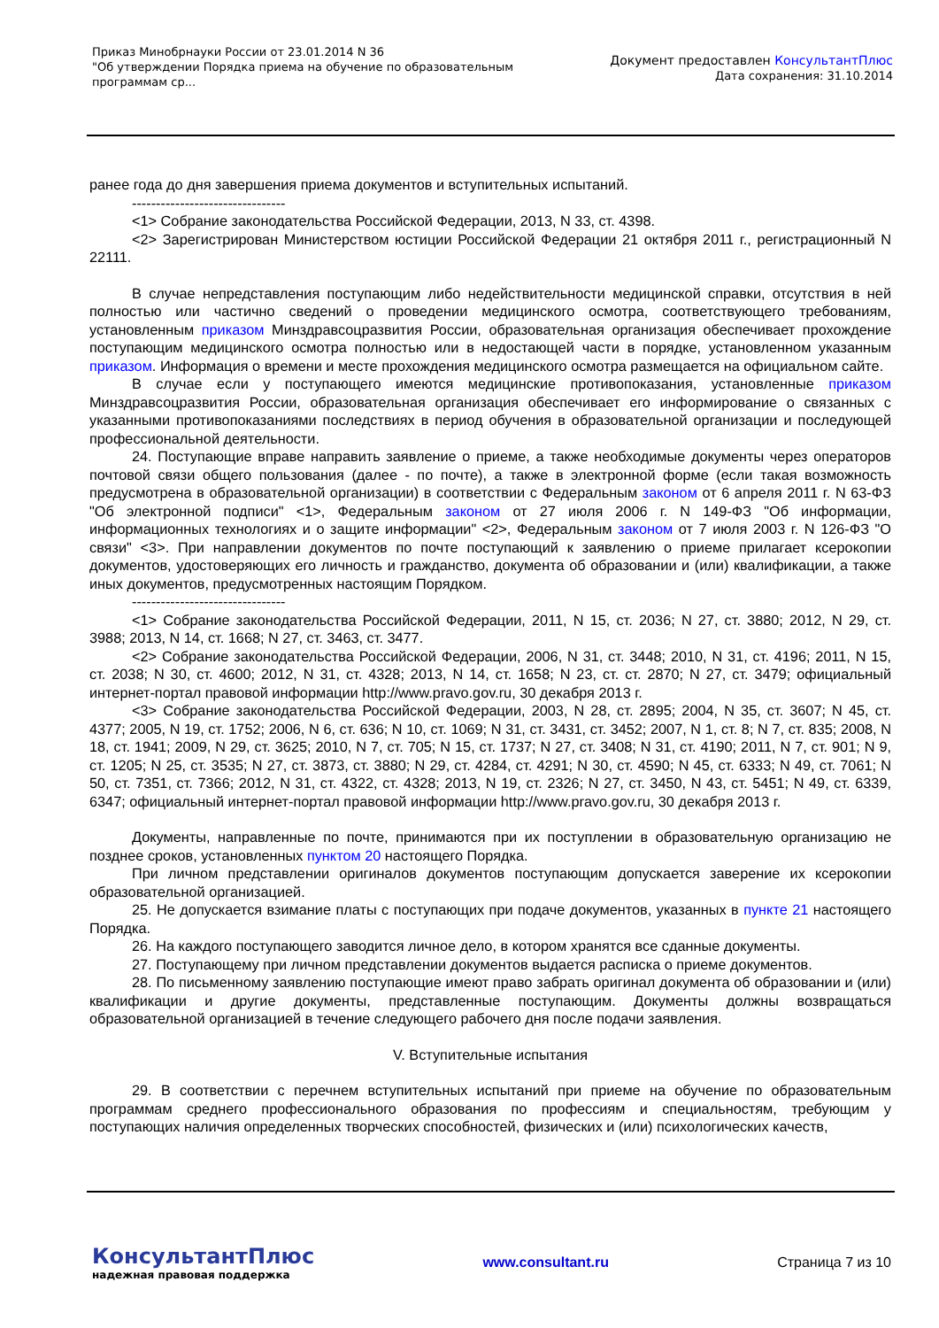Приказ Минобрнауки России от 23.01.2014 N 36
"Об утверждении Порядка приема на обучение по образовательным
программам ср...
Документ предоставлен КонсультантПлюс
Дата сохранения: 31.10.2014
ранее года до дня завершения приема документов и вступительных испытаний.
--------------------------------
<1> Собрание законодательства Российской Федерации, 2013, N 33, ст. 4398.
<2> Зарегистрирован Министерством юстиции Российской Федерации 21 октября 2011 г., регистрационный N 22111.
В случае непредставления поступающим либо недействительности медицинской справки, отсутствия в ней полностью или частично сведений о проведении медицинского осмотра, соответствующего требованиям, установленным приказом Минздравсоцразвития России, образовательная организация обеспечивает прохождение поступающим медицинского осмотра полностью или в недостающей части в порядке, установленном указанным приказом. Информация о времени и месте прохождения медицинского осмотра размещается на официальном сайте.
В случае если у поступающего имеются медицинские противопоказания, установленные приказом Минздравсоцразвития России, образовательная организация обеспечивает его информирование о связанных с указанными противопоказаниями последствиях в период обучения в образовательной организации и последующей профессиональной деятельности.
24. Поступающие вправе направить заявление о приеме, а также необходимые документы через операторов почтовой связи общего пользования (далее - по почте), а также в электронной форме (если такая возможность предусмотрена в образовательной организации) в соответствии с Федеральным законом от 6 апреля 2011 г. N 63-ФЗ "Об электронной подписи" <1>, Федеральным законом от 27 июля 2006 г. N 149-ФЗ "Об информации, информационных технологиях и о защите информации" <2>, Федеральным законом от 7 июля 2003 г. N 126-ФЗ "О связи" <3>. При направлении документов по почте поступающий к заявлению о приеме прилагает ксерокопии документов, удостоверяющих его личность и гражданство, документа об образовании и (или) квалификации, а также иных документов, предусмотренных настоящим Порядком.
--------------------------------
<1> Собрание законодательства Российской Федерации, 2011, N 15, ст. 2036; N 27, ст. 3880; 2012, N 29, ст. 3988; 2013, N 14, ст. 1668; N 27, ст. 3463, ст. 3477.
<2> Собрание законодательства Российской Федерации, 2006, N 31, ст. 3448; 2010, N 31, ст. 4196; 2011, N 15, ст. 2038; N 30, ст. 4600; 2012, N 31, ст. 4328; 2013, N 14, ст. 1658; N 23, ст. ст. 2870; N 27, ст. 3479; официальный интернет-портал правовой информации http://www.pravo.gov.ru, 30 декабря 2013 г.
<3> Собрание законодательства Российской Федерации, 2003, N 28, ст. 2895; 2004, N 35, ст. 3607; N 45, ст. 4377; 2005, N 19, ст. 1752; 2006, N 6, ст. 636; N 10, ст. 1069; N 31, ст. 3431, ст. 3452; 2007, N 1, ст. 8; N 7, ст. 835; 2008, N 18, ст. 1941; 2009, N 29, ст. 3625; 2010, N 7, ст. 705; N 15, ст. 1737; N 27, ст. 3408; N 31, ст. 4190; 2011, N 7, ст. 901; N 9, ст. 1205; N 25, ст. 3535; N 27, ст. 3873, ст. 3880; N 29, ст. 4284, ст. 4291; N 30, ст. 4590; N 45, ст. 6333; N 49, ст. 7061; N 50, ст. 7351, ст. 7366; 2012, N 31, ст. 4322, ст. 4328; 2013, N 19, ст. 2326; N 27, ст. 3450, N 43, ст. 5451; N 49, ст. 6339, 6347; официальный интернет-портал правовой информации http://www.pravo.gov.ru, 30 декабря 2013 г.
Документы, направленные по почте, принимаются при их поступлении в образовательную организацию не позднее сроков, установленных пунктом 20 настоящего Порядка.
При личном представлении оригиналов документов поступающим допускается заверение их ксерокопии образовательной организацией.
25. Не допускается взимание платы с поступающих при подаче документов, указанных в пункте 21 настоящего Порядка.
26. На каждого поступающего заводится личное дело, в котором хранятся все сданные документы.
27. Поступающему при личном представлении документов выдается расписка о приеме документов.
28. По письменному заявлению поступающие имеют право забрать оригинал документа об образовании и (или) квалификации и другие документы, представленные поступающим. Документы должны возвращаться образовательной организацией в течение следующего рабочего дня после подачи заявления.
V. Вступительные испытания
29. В соответствии с перечнем вступительных испытаний при приеме на обучение по образовательным программам среднего профессионального образования по профессиям и специальностям, требующим у поступающих наличия определенных творческих способностей, физических и (или) психологических качеств,
КонсультантПлюс
надежная правовая поддержка
www.consultant.ru Страница 7 из 10